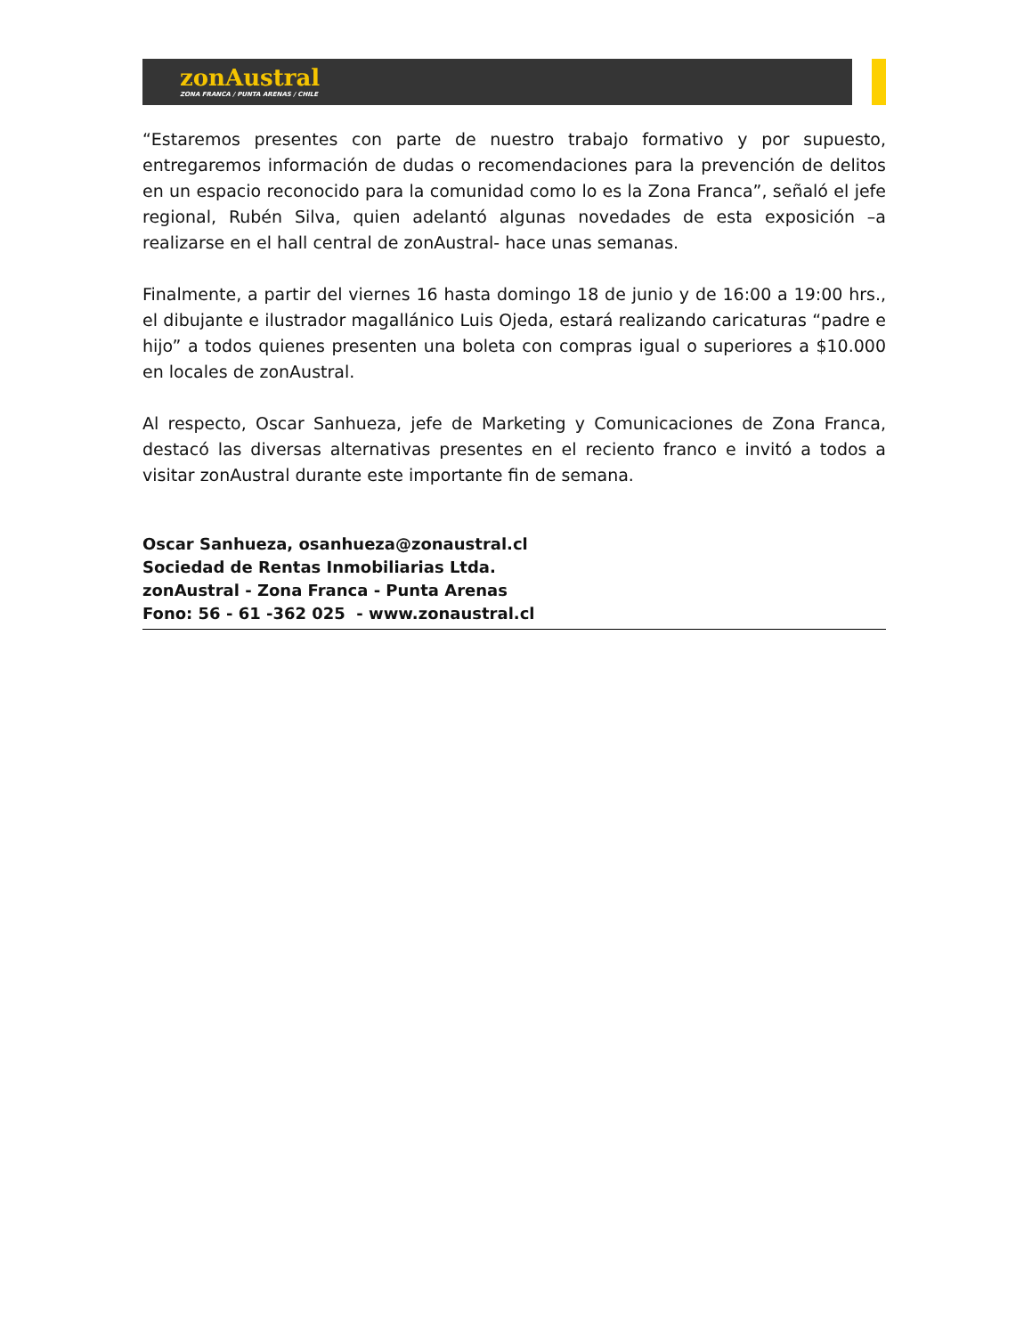zonAustral
ZONA FRANCA / PUNTA ARENAS / CHILE
“Estaremos presentes con parte de nuestro trabajo formativo y por supuesto, entregaremos información de dudas o recomendaciones para la prevención de delitos en un espacio reconocido para la comunidad como lo es la Zona Franca”, señaló el jefe regional, Rubén Silva, quien adelantó algunas novedades de esta exposición –a realizarse en el hall central de zonAustral- hace unas semanas.
Finalmente, a partir del viernes 16 hasta domingo 18 de junio y de 16:00 a 19:00 hrs., el dibujante e ilustrador magallánico Luis Ojeda, estará realizando caricaturas “padre e hijo” a todos quienes presenten una boleta con compras igual o superiores a $10.000 en locales de zonAustral.
Al respecto, Oscar Sanhueza, jefe de Marketing y Comunicaciones de Zona Franca, destacó las diversas alternativas presentes en el reciento franco e invitó a todos a visitar zonAustral durante este importante fin de semana.
Oscar Sanhueza, osanhueza@zonaustral.cl
Sociedad de Rentas Inmobiliarias Ltda.
zonAustral - Zona Franca - Punta Arenas
Fono: 56 - 61 -362 025 - www.zonaustral.cl